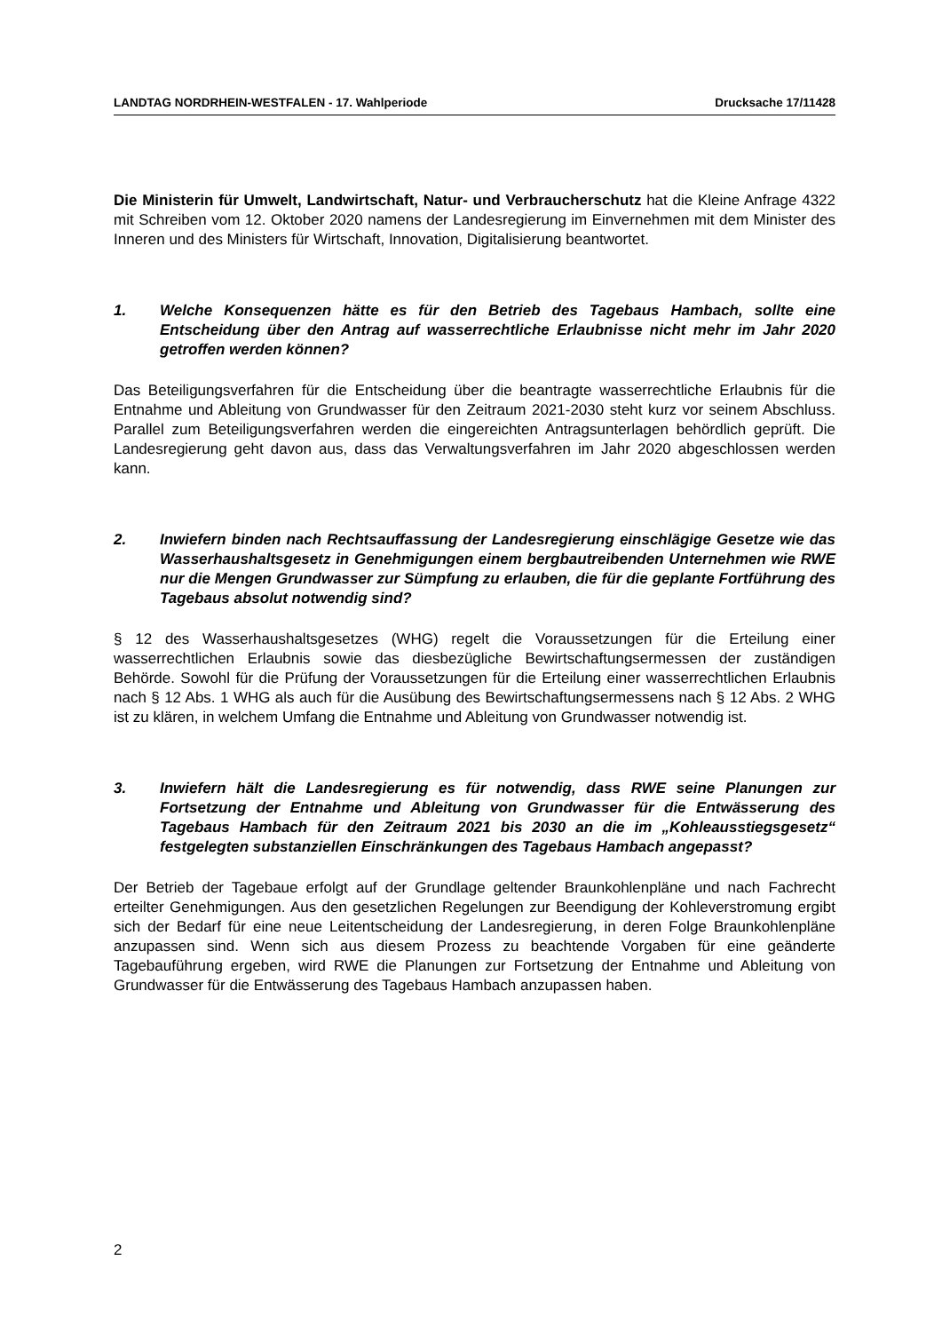LANDTAG NORDRHEIN-WESTFALEN - 17. Wahlperiode Drucksache 17/11428
Die Ministerin für Umwelt, Landwirtschaft, Natur- und Verbraucherschutz hat die Kleine Anfrage 4322 mit Schreiben vom 12. Oktober 2020 namens der Landesregierung im Einvernehmen mit dem Minister des Inneren und des Ministers für Wirtschaft, Innovation, Digitalisierung beantwortet.
1. Welche Konsequenzen hätte es für den Betrieb des Tagebaus Hambach, sollte eine Entscheidung über den Antrag auf wasserrechtliche Erlaubnisse nicht mehr im Jahr 2020 getroffen werden können?
Das Beteiligungsverfahren für die Entscheidung über die beantragte wasserrechtliche Erlaubnis für die Entnahme und Ableitung von Grundwasser für den Zeitraum 2021-2030 steht kurz vor seinem Abschluss. Parallel zum Beteiligungsverfahren werden die eingereichten Antragsunterlagen behördlich geprüft. Die Landesregierung geht davon aus, dass das Verwaltungsverfahren im Jahr 2020 abgeschlossen werden kann.
2. Inwiefern binden nach Rechtsauffassung der Landesregierung einschlägige Gesetze wie das Wasserhaushaltsgesetz in Genehmigungen einem bergbautreibenden Unternehmen wie RWE nur die Mengen Grundwasser zur Sümpfung zu erlauben, die für die geplante Fortführung des Tagebaus absolut notwendig sind?
§ 12 des Wasserhaushaltsgesetzes (WHG) regelt die Voraussetzungen für die Erteilung einer wasserrechtlichen Erlaubnis sowie das diesbezügliche Bewirtschaftungsermessen der zuständigen Behörde. Sowohl für die Prüfung der Voraussetzungen für die Erteilung einer wasserrechtlichen Erlaubnis nach § 12 Abs. 1 WHG als auch für die Ausübung des Bewirtschaftungsermessens nach § 12 Abs. 2 WHG ist zu klären, in welchem Umfang die Entnahme und Ableitung von Grundwasser notwendig ist.
3. Inwiefern hält die Landesregierung es für notwendig, dass RWE seine Planungen zur Fortsetzung der Entnahme und Ableitung von Grundwasser für die Entwässerung des Tagebaus Hambach für den Zeitraum 2021 bis 2030 an die im „Kohleausstiegsgesetz“ festgelegten substanziellen Einschränkungen des Tagebaus Hambach angepasst?
Der Betrieb der Tagebaue erfolgt auf der Grundlage geltender Braunkohlenpläne und nach Fachrecht erteilter Genehmigungen. Aus den gesetzlichen Regelungen zur Beendigung der Kohleverstromung ergibt sich der Bedarf für eine neue Leitentscheidung der Landesregierung, in deren Folge Braunkohlenpläne anzupassen sind. Wenn sich aus diesem Prozess zu beachtende Vorgaben für eine geänderte Tagebauführung ergeben, wird RWE die Planungen zur Fortsetzung der Entnahme und Ableitung von Grundwasser für die Entwässerung des Tagebaus Hambach anzupassen haben.
2